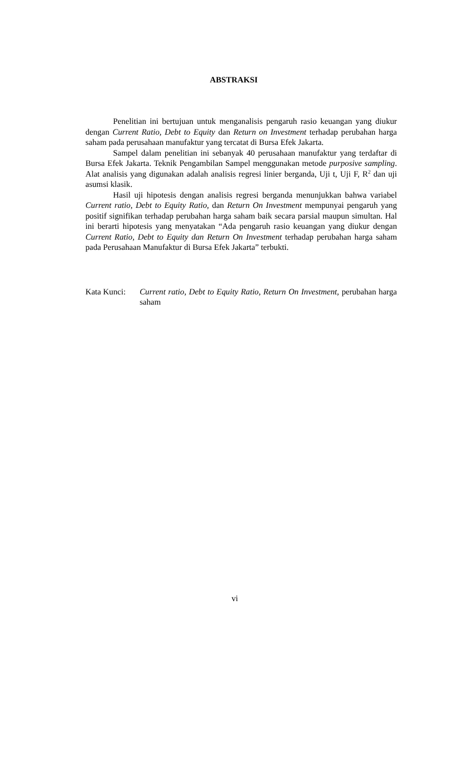ABSTRAKSI
Penelitian ini bertujuan untuk menganalisis pengaruh rasio keuangan yang diukur dengan Current Ratio, Debt to Equity dan Return on Investment terhadap perubahan harga saham pada perusahaan manufaktur yang tercatat di Bursa Efek Jakarta.
Sampel dalam penelitian ini sebanyak 40 perusahaan manufaktur yang terdaftar di Bursa Efek Jakarta. Teknik Pengambilan Sampel menggunakan metode purposive sampling. Alat analisis yang digunakan adalah analisis regresi linier berganda, Uji t, Uji F, R<sup>2</sup> dan uji asumsi klasik.
Hasil uji hipotesis dengan analisis regresi berganda menunjukkan bahwa variabel Current ratio, Debt to Equity Ratio, dan Return On Investment mempunyai pengaruh yang positif signifikan terhadap perubahan harga saham baik secara parsial maupun simultan. Hal ini berarti hipotesis yang menyatakan “Ada pengaruh rasio keuangan yang diukur dengan Current Ratio, Debt to Equity dan Return On Investment terhadap perubahan harga saham pada Perusahaan Manufaktur di Bursa Efek Jakarta” terbukti.
Kata Kunci:
Current ratio, Debt to Equity Ratio, Return On Investment, perubahan harga saham
vi